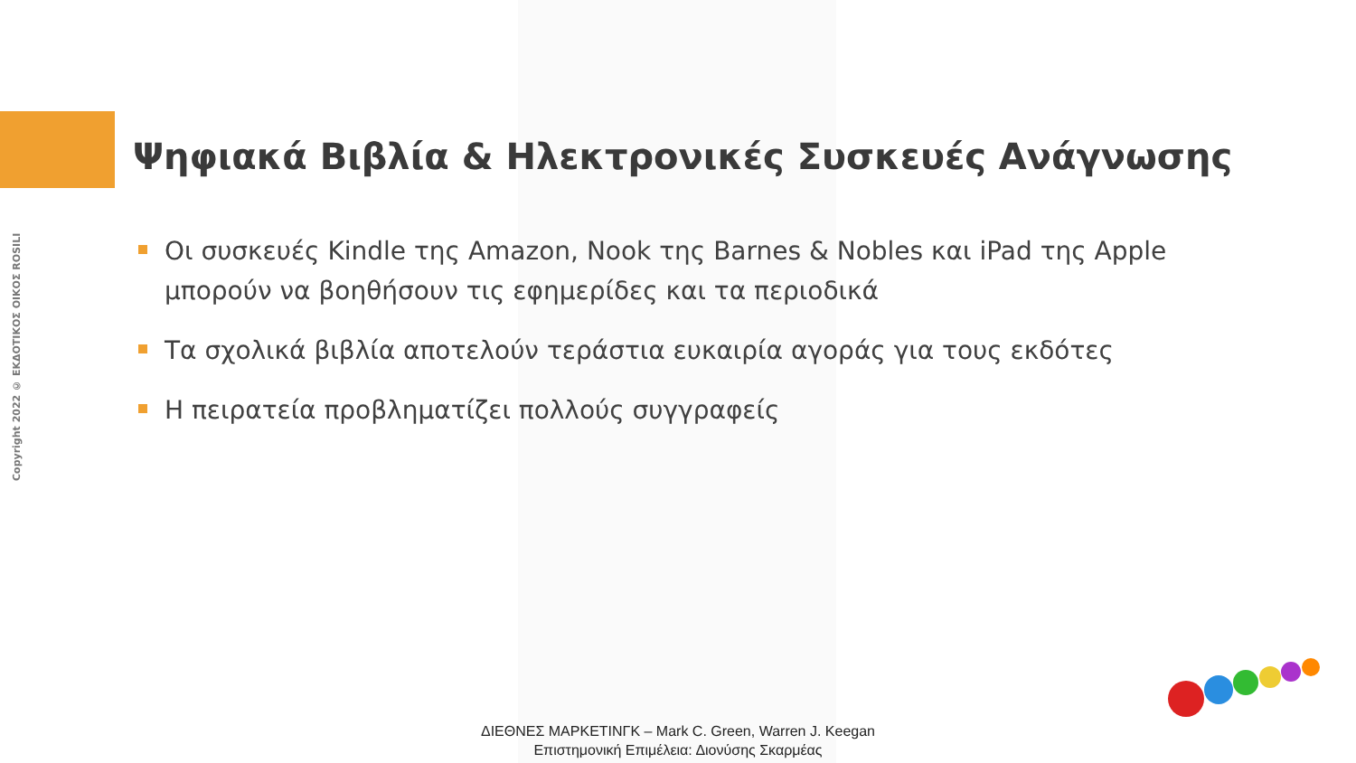Copyright 2022 © ΕΚΔΟΤΙΚΟΣ ΟΙΚΟΣ ROSILI
Ψηφιακά Βιβλία & Ηλεκτρονικές Συσκευές Ανάγνωσης
Οι συσκευές Kindle της Amazon, Nook της Barnes & Nobles και iPad της Apple μπορούν να βοηθήσουν τις εφημερίδες και τα περιοδικά
Τα σχολικά βιβλία αποτελούν τεράστια ευκαιρία αγοράς για τους εκδότες
Η πειρατεία προβληματίζει πολλούς συγγραφείς
ΔΙΕΘΝΕΣ ΜΑΡΚΕΤΙΝΓΚ – Mark C. Green, Warren J. Keegan
Επιστημονική Επιμέλεια: Διονύσης Σκαρμέας